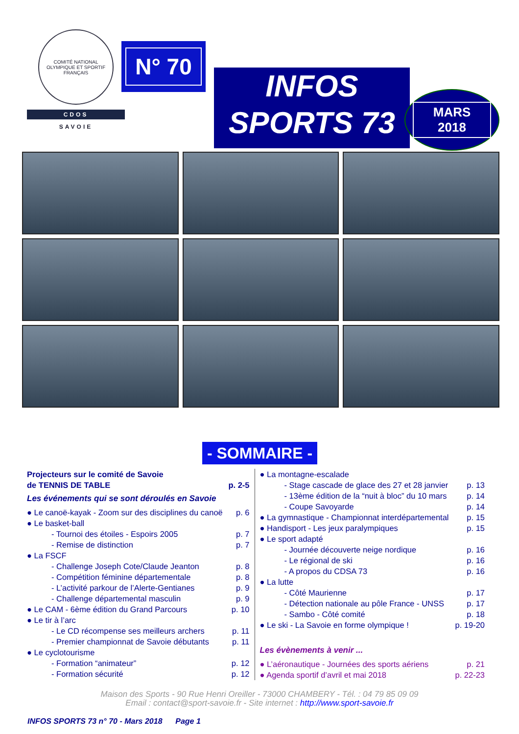COMITÉ NATIONAL OLYMPIQUE ET SPORTIF FRANÇAIS
CDOS
SAVOIE
N° 70
INFOS
SPORTS 73
MARS
2018
- SOMMAIRE -
Projecteurs sur le comité de Savoie
de TENNIS DE TABLE p. 2-5
Les événements qui se sont déroulés en Savoie
● Le canoë-kayak - Zoom sur des disciplines du canoë p. 6
● Le basket-ball
- Tournoi des étoiles - Espoirs 2005 p. 7
- Remise de distinction p. 7
● La FSCF
- Challenge Joseph Cote/Claude Jeanton p. 8
- Compétition féminine départementale p. 8
- L’activité parkour de l’Alerte-Gentianes p. 9
- Challenge départemental masculin p. 9
● Le CAM - 6ème édition du Grand Parcours p. 10
● Le tir à l’arc
- Le CD récompense ses meilleurs archers p. 11
- Premier championnat de Savoie débutants p. 11
● Le cyclotourisme
- Formation “animateur” p. 12
- Formation sécurité p. 12
● La montagne-escalade
- Stage cascade de glace des 27 et 28 janvier p. 13
- 13ème édition de la “nuit à bloc” du 10 mars p. 14
- Coupe Savoyarde p. 14
● La gymnastique - Championnat interdépartemental p. 15
● Handisport - Les jeux paralympiques p. 15
● Le sport adapté
- Journée découverte neige nordique p. 16
- Le régional de ski p. 16
- A propos du CDSA 73 p. 16
● La lutte
- Côté Maurienne p. 17
- Détection nationale au pôle France - UNSS p. 17
- Sambo - Côté comité p. 18
● Le ski - La Savoie en forme olympique ! p. 19-20
Les évènements à venir ...
● L’aéronautique - Journées des sports aériens p. 21
● Agenda sportif d’avril et mai 2018 p. 22-23
Maison des Sports - 90 Rue Henri Oreiller - 73000 CHAMBERY - Tél. : 04 79 85 09 09
Email : contact@sport-savoie.fr - Site internet : http://www.sport-savoie.fr
INFOS SPORTS 73 n° 70 - Mars 2018 Page 1